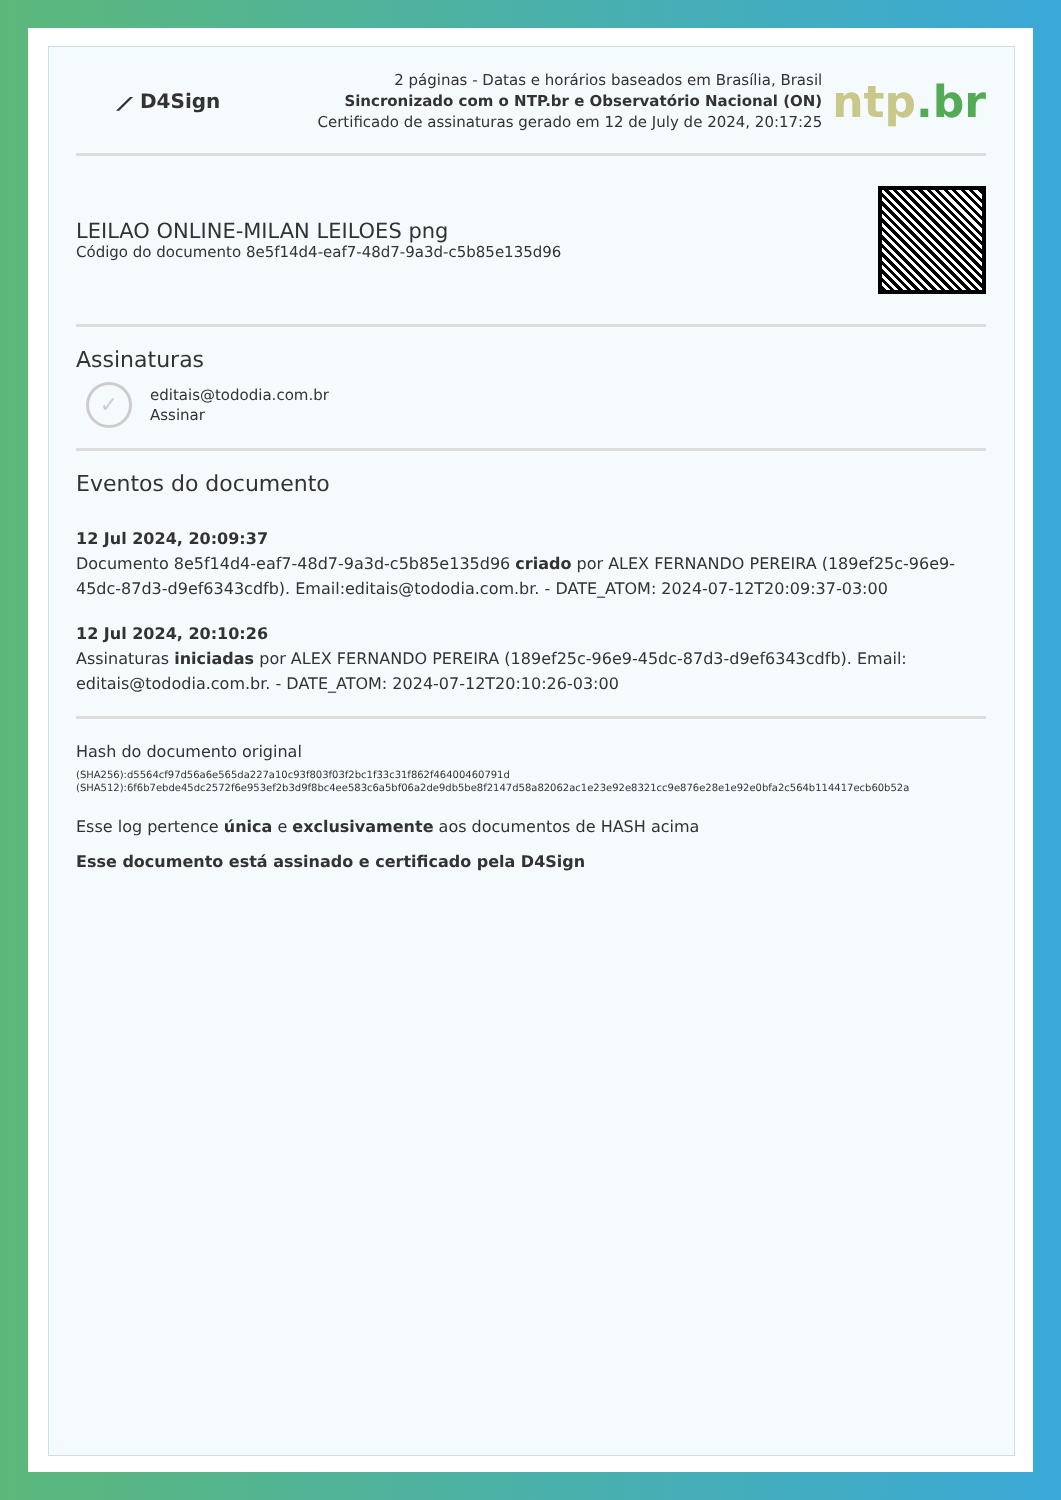⟋ D4Sign
2 páginas - Datas e horários baseados em Brasília, Brasil
Sincronizado com o NTP.br e Observatório Nacional (ON)
Certificado de assinaturas gerado em 12 de July de 2024, 20:17:25
ntp.br
LEILAO ONLINE-MILAN LEILOES png
Código do documento 8e5f14d4-eaf7-48d7-9a3d-c5b85e135d96
Assinaturas
✓
editais@tododia.com.br
Assinar
Eventos do documento
12 Jul 2024, 20:09:37
Documento 8e5f14d4-eaf7-48d7-9a3d-c5b85e135d96 criado por ALEX FERNANDO PEREIRA (189ef25c-96e9-45dc-87d3-d9ef6343cdfb). Email:editais@tododia.com.br. - DATE_ATOM: 2024-07-12T20:09:37-03:00
12 Jul 2024, 20:10:26
Assinaturas iniciadas por ALEX FERNANDO PEREIRA (189ef25c-96e9-45dc-87d3-d9ef6343cdfb). Email: editais@tododia.com.br. - DATE_ATOM: 2024-07-12T20:10:26-03:00
Hash do documento original
(SHA256):d5564cf97d56a6e565da227a10c93f803f03f2bc1f33c31f862f46400460791d
(SHA512):6f6b7ebde45dc2572f6e953ef2b3d9f8bc4ee583c6a5bf06a2de9db5be8f2147d58a82062ac1e23e92e8321cc9e876e28e1e92e0bfa2c564b114417ecb60b52a
Esse log pertence única e exclusivamente aos documentos de HASH acima
Esse documento está assinado e certificado pela D4Sign